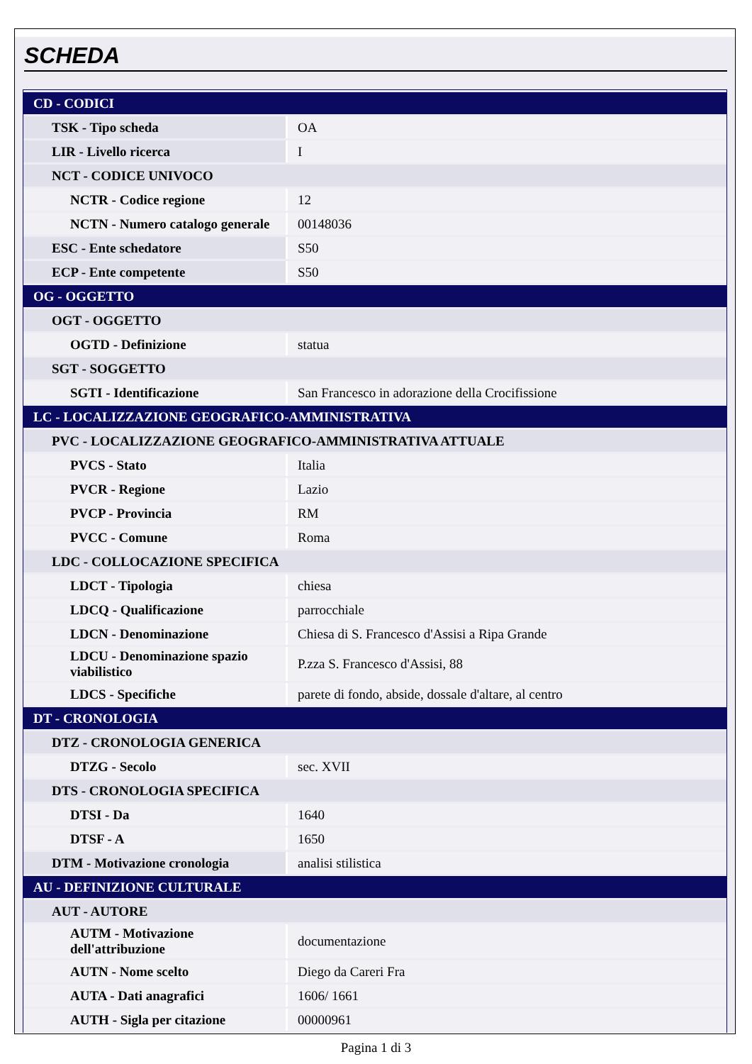SCHEDA
| CD - CODICI | |
| TSK - Tipo scheda | OA |
| LIR - Livello ricerca | I |
| NCT - CODICE UNIVOCO | |
| NCTR - Codice regione | 12 |
| NCTN - Numero catalogo generale | 00148036 |
| ESC - Ente schedatore | S50 |
| ECP - Ente competente | S50 |
| OG - OGGETTO | |
| OGT - OGGETTO | |
| OGTD - Definizione | statua |
| SGT - SOGGETTO | |
| SGTI - Identificazione | San Francesco in adorazione della Crocifissione |
| LC - LOCALIZZAZIONE GEOGRAFICO-AMMINISTRATIVA | |
| PVC - LOCALIZZAZIONE GEOGRAFICO-AMMINISTRATIVA ATTUALE | |
| PVCS - Stato | Italia |
| PVCR - Regione | Lazio |
| PVCP - Provincia | RM |
| PVCC - Comune | Roma |
| LDC - COLLOCAZIONE SPECIFICA | |
| LDCT - Tipologia | chiesa |
| LDCQ - Qualificazione | parrocchiale |
| LDCN - Denominazione | Chiesa di S. Francesco d'Assisi a Ripa Grande |
| LDCU - Denominazione spazio viabilistico | P.zza S. Francesco d'Assisi, 88 |
| LDCS - Specifiche | parete di fondo, abside, dossale d'altare, al centro |
| DT - CRONOLOGIA | |
| DTZ - CRONOLOGIA GENERICA | |
| DTZG - Secolo | sec. XVII |
| DTS - CRONOLOGIA SPECIFICA | |
| DTSI - Da | 1640 |
| DTSF - A | 1650 |
| DTM - Motivazione cronologia | analisi stilistica |
| AU - DEFINIZIONE CULTURALE | |
| AUT - AUTORE | |
| AUTM - Motivazione dell'attribuzione | documentazione |
| AUTN - Nome scelto | Diego da Careri Fra |
| AUTA - Dati anagrafici | 1606/ 1661 |
| AUTH - Sigla per citazione | 00000961 |
Pagina 1 di 3